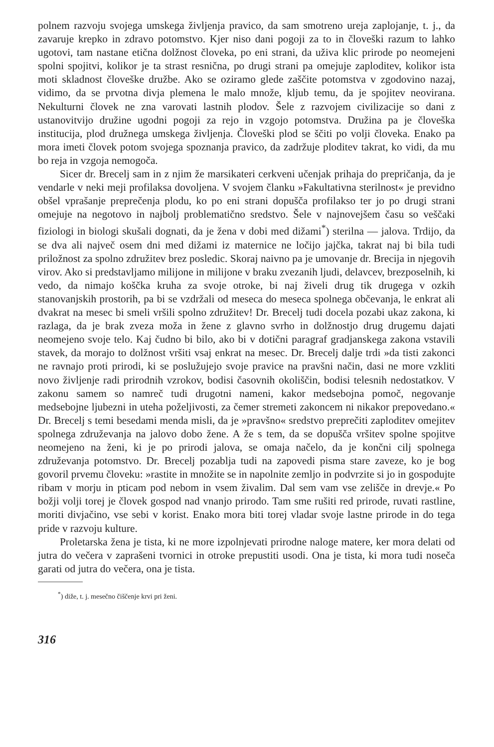polnem razvoju svojega umskega življenja pravico, da sam smotreno ureja zaplojanje, t. j., da zavaruje krepko in zdravo potomstvo. Kjer niso dani pogoji za to in človeški razum to lahko ugotovi, tam nastane etična dolžnost človeka, po eni strani, da uživa klic prirode po neomejeni spolni spojitvi, kolikor je ta strast resnična, po drugi strani pa omejuje zaploditev, kolikor ista moti skladnost človeške družbe. Ako se oziramo glede zaščite potomstva v zgodovino nazaj, vidimo, da se prvotna divja plemena le malo množe, kljub temu, da je spojitev neovirana. Nekulturni človek ne zna varovati lastnih plodov. Šele z razvojem civilizacije so dani z ustanovitvijo družine ugodni pogoji za rejo in vzgojo potomstva. Družina pa je človeška institucija, plod družnega umskega življenja. Človeški plod se ščiti po volji človeka. Enako pa mora imeti človek potom svojega spoznanja pravico, da zadržuje ploditev takrat, ko vidi, da mu bo reja in vzgoja nemogoča.
Sicer dr. Brecelj sam in z njim že marsikateri cerkveni učenjak prihaja do prepričanja, da je vendarle v neki meji profilaksa dovoljena. V svojem članku »Fakultativna sterilnost« je previdno obšel vprašanje preprečenja plodu, ko po eni strani dopušča profilakso ter jo po drugi strani omejuje na negotovo in najbolj problematično sredstvo. Šele v najnovejšem času so veščaki fiziologi in biologi skušali dognati, da je žena v dobi med dižami<sup>*</sup>) sterilna — jalova. Trdijo, da se dva ali največ osem dni med dižami iz maternice ne ločijo jajčka, takrat naj bi bila tudi priložnost za spolno združitev brez posledic. Skoraj naivno pa je umovanje dr. Brecija in njegovih virov. Ako si predstavljamo milijone in milijone v braku zvezanih ljudi, delavcev, brezposelnih, ki vedo, da nimajo koščka kruha za svoje otroke, bi naj živeli drug tik drugega v ozkih stanovanjskih prostorih, pa bi se vzdržali od meseca do meseca spolnega občevanja, le enkrat ali dvakrat na mesec bi smeli vršili spolno združitev! Dr. Brecelj tudi docela pozabi ukaz zakona, ki razlaga, da je brak zveza moža in žene z glavno svrho in dolžnostjo drug drugemu dajati neomejeno svoje telo. Kaj čudno bi bilo, ako bi v dotični paragraf gradjanskega zakona vstavili stavek, da morajo to dolžnost vršiti vsaj enkrat na mesec. Dr. Brecelj dalje trdi »da tisti zakonci ne ravnajo proti prirodi, ki se poslužujejo svoje pravice na pravšni način, dasi ne more vzkliti novo življenje radi prirodnih vzrokov, bodisi časovnih okoliščin, bodisi telesnih nedostatkov. V zakonu samem so namreč tudi drugotni nameni, kakor medsebojna pomoč, negovanje medsebojne ljubezni in uteha poželjivosti, za čemer stremeti zakoncem ni nikakor prepovedano.« Dr. Brecelj s temi besedami menda misli, da je »pravšno« sredstvo preprečiti zaploditev omejitev spolnega združevanja na jalovo dobo žene. A že s tem, da se dopušča vršitev spolne spojitve neomejeno na ženi, ki je po prirodi jalova, se omaja načelo, da je končni cilj spolnega združevanja potomstvo. Dr. Brecelj pozablja tudi na zapovedi pisma stare zaveze, ko je bog govoril prvemu človeku: »rastite in množite se in napolnite zemljo in podvrzite si jo in gospodujte ribam v morju in pticam pod nebom in vsem živalim. Dal sem vam vse zelišče in drevje.« Po božji volji torej je človek gospod nad vnanjo prirodo. Tam sme rušiti red prirode, ruvati rastline, moriti divjačino, vse sebi v korist. Enako mora biti torej vladar svoje lastne prirode in do tega pride v razvoju kulture.
Proletarska žena je tista, ki ne more izpolnjevati prirodne naloge matere, ker mora delati od jutra do večera v zaprašeni tvornici in otroke prepustiti usodi. Ona je tista, ki mora tudi noseča garati od jutra do večera, ona je tista.
<sup>*</sup>) diže, t. j. mesečno čiščenje krvi pri ženi.
316